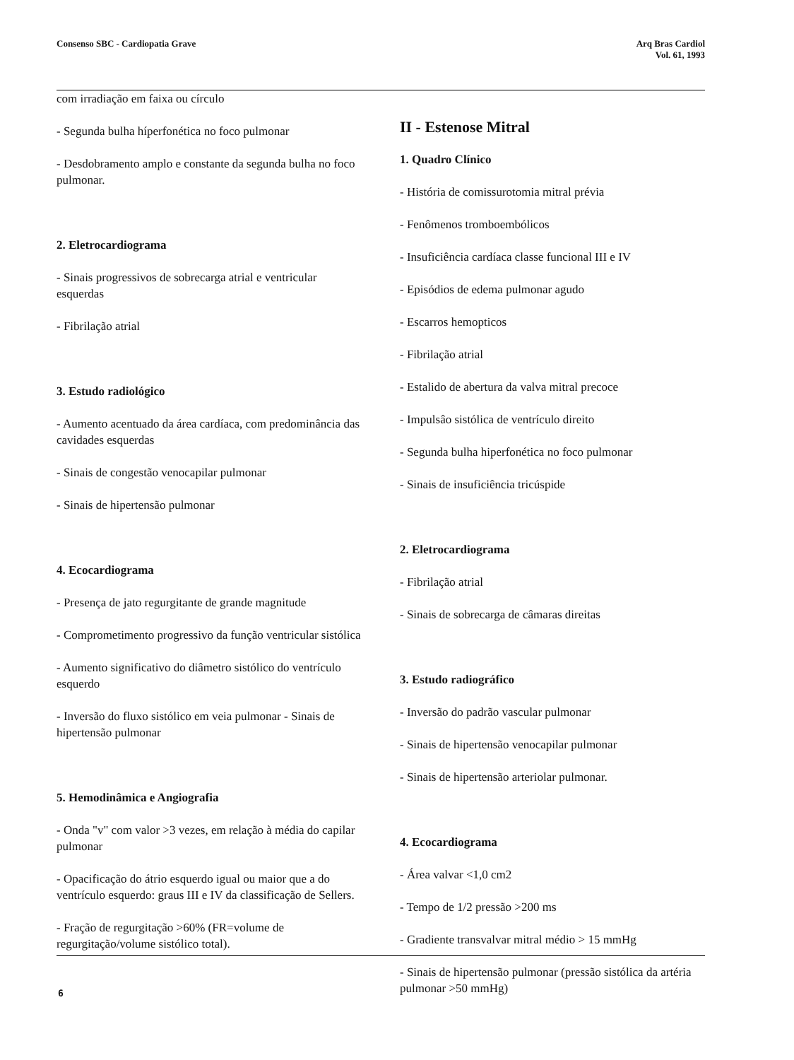Consenso SBC - Cardiopatia Grave
Arq Bras Cardiol
Vol. 61, 1993
com irradiação em faixa ou círculo
- Segunda bulha híperfonética no foco pulmonar
- Desdobramento amplo e constante da segunda bulha no foco pulmonar.
2. Eletrocardiograma
- Sinais progressivos de sobrecarga atrial e ventricular esquerdas
- Fibrilação atrial
3. Estudo radiológico
- Aumento acentuado da área cardíaca, com predominância das cavidades esquerdas
- Sinais de congestão venocapilar pulmonar
- Sinais de hipertensão pulmonar
4. Ecocardiograma
- Presença de jato regurgitante de grande magnitude
- Comprometimento progressivo da função ventricular sistólica
- Aumento significativo do diâmetro sistólico do ventrículo esquerdo
- Inversão do fluxo sistólico em veia pulmonar - Sinais de hipertensão pulmonar
5. Hemodinâmica e Angiografia
- Onda "v" com valor >3 vezes, em relação à média do capilar pulmonar
- Opacificação do átrio esquerdo igual ou maior que a do ventrículo esquerdo: graus III e IV da classificação de Sellers.
- Fração de regurgitação >60% (FR=volume de regurgitação/volume sistólico total).
II - Estenose Mitral
1. Quadro Clínico
- História de comissurotomia mitral prévia
- Fenômenos tromboembólicos
- Insuficiência cardíaca classe funcional III e IV
- Episódios de edema pulmonar agudo
- Escarros hemopticos
- Fibrilação atrial
- Estalido de abertura da valva mitral precoce
- Impulsâo sistólica de ventrículo direito
- Segunda bulha hiperfonética no foco pulmonar
- Sinais de insuficiência tricúspide
2. Eletrocardiograma
- Fibrilação atrial
- Sinais de sobrecarga de câmaras direitas
3. Estudo radiográfico
- Inversão do padrão vascular pulmonar
- Sinais de hipertensão venocapilar pulmonar
- Sinais de hipertensão arteriolar pulmonar.
4. Ecocardiograma
- Área valvar <1,0 cm2
- Tempo de 1/2 pressão >200 ms
- Gradiente transvalvar mitral médio > 15 mmHg
- Sinais de hipertensão pulmonar (pressão sistólica da artéria pulmonar >50 mmHg)
6